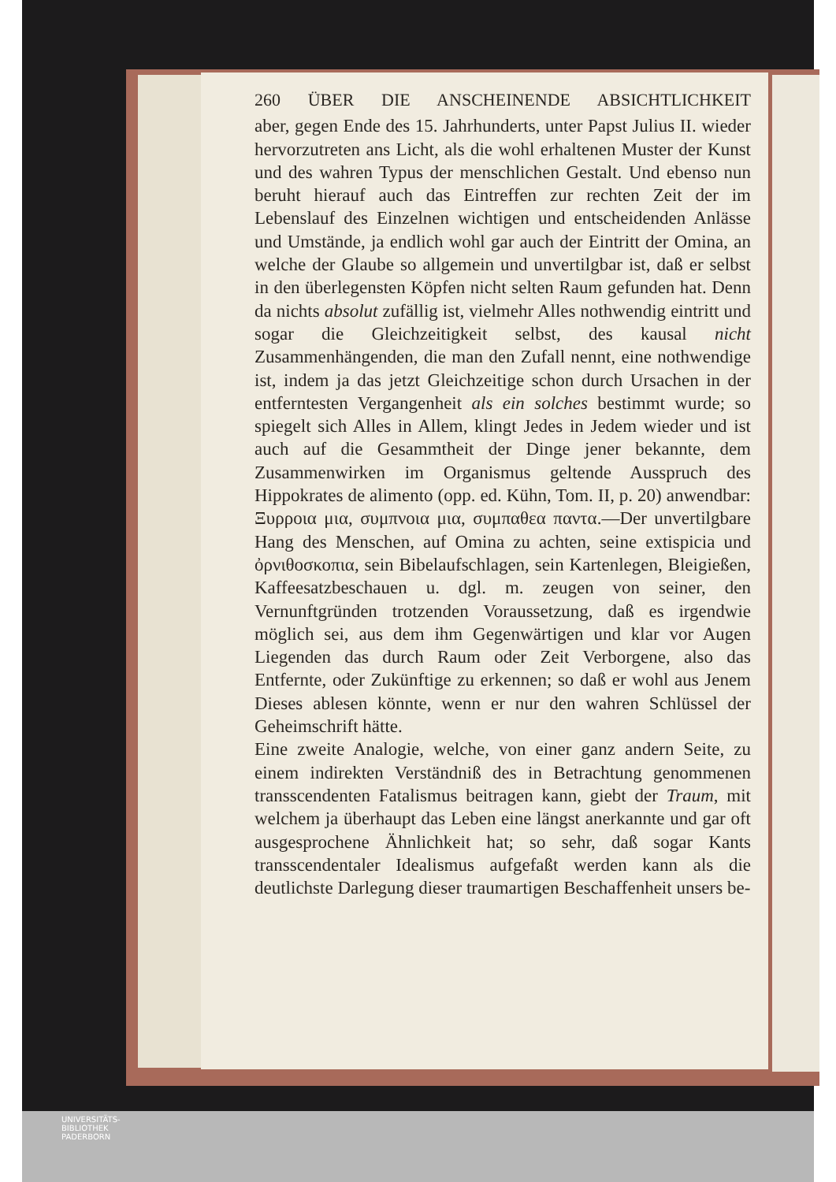260 ÜBER DIE ANSCHEINENDE ABSICHTLICHKEIT
aber, gegen Ende des 15. Jahrhunderts, unter Papst Julius II. wieder hervorzutreten ans Licht, als die wohl erhaltenen Muster der Kunst und des wahren Typus der menschlichen Gestalt. Und ebenso nun beruht hierauf auch das Eintreffen zur rechten Zeit der im Lebenslauf des Einzelnen wichtigen und entscheidenden Anlässe und Umstände, ja endlich wohl gar auch der Eintritt der Omina, an welche der Glaube so allgemein und unvertilgbar ist, daß er selbst in den überlegensten Köpfen nicht selten Raum gefunden hat. Denn da nichts absolut zufällig ist, vielmehr Alles nothwendig eintritt und sogar die Gleichzeitigkeit selbst, des kausal nicht Zusammenhängenden, die man den Zufall nennt, eine nothwendige ist, indem ja das jetzt Gleichzeitige schon durch Ursachen in der entferntesten Vergangenheit als ein solches bestimmt wurde; so spiegelt sich Alles in Allem, klingt Jedes in Jedem wieder und ist auch auf die Gesammtheit der Dinge jener bekannte, dem Zusammenwirken im Organismus geltende Ausspruch des Hippokrates de alimento (opp. ed. Kühn, Tom. II, p. 20) anwendbar: Ξυρροια μια, συμπνοια μια, συμπαθεα παντα.—Der unvertilgbare Hang des Menschen, auf Omina zu achten, seine extispicia und ὀρνιθοσκοπια, sein Bibelaufschlagen, sein Kartenlegen, Bleigießen, Kaffeesatzbeschauen u. dgl. m. zeugen von seiner, den Vernunftgründen trotzenden Voraussetzung, daß es irgendwie möglich sei, aus dem ihm Gegenwärtigen und klar vor Augen Liegenden das durch Raum oder Zeit Verborgene, also das Entfernte, oder Zukünftige zu erkennen; so daß er wohl aus Jenem Dieses ablesen könnte, wenn er nur den wahren Schlüssel der Geheimschrift hätte.
Eine zweite Analogie, welche, von einer ganz andern Seite, zu einem indirekten Verständniß des in Betrachtung genommenen transscendenten Fatalismus beitragen kann, giebt der Traum, mit welchem ja überhaupt das Leben eine längst anerkannte und gar oft ausgesprochene Ähnlichkeit hat; so sehr, daß sogar Kants transscendentaler Idealismus aufgefaßt werden kann als die deutlichste Darlegung dieser traumartigen Beschaffenheit unsers be-
UNIVERSITÄTS-
BIBLIOTHEK
PADERBORN